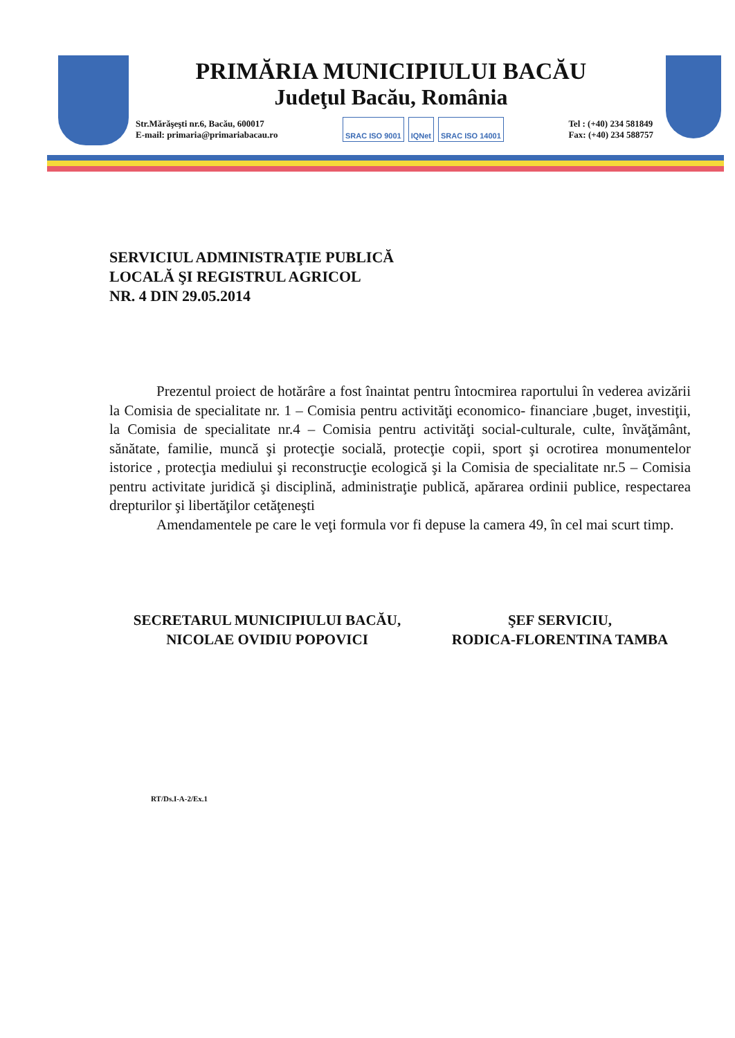PRIMĂRIA MUNICIPIULUI BACĂU
Judeţul Bacău, România
Str.Mărăşeşti nr.6, Bacău, 600017
E-mail: primaria@primariabacau.ro
SRAC ISO 9001 IQNet SRAC ISO 14001
Tel : (+40) 234 581849
Fax: (+40) 234 588757
SERVICIUL ADMINISTRAŢIE PUBLICĂ
LOCALĂ ŞI REGISTRUL AGRICOL
NR. 4 DIN 29.05.2014
Prezentul proiect de hotărâre a fost înaintat pentru întocmirea raportului în vederea avizării la Comisia de specialitate nr. 1 – Comisia pentru activităţi economico- financiare ,buget, investiţii, la Comisia de specialitate nr.4 – Comisia pentru activităţi social-culturale, culte, învăţământ, sănătate, familie, muncă şi protecţie socială, protecţie copii, sport şi ocrotirea monumentelor istorice , protecţia mediului şi reconstrucţie ecologică şi la Comisia de specialitate nr.5 – Comisia pentru activitate juridică şi disciplină, administraţie publică, apărarea ordinii publice, respectarea drepturilor şi libertăţilor cetăţeneşti
Amendamentele pe care le veţi formula vor fi depuse la camera 49, în cel mai scurt timp.
SECRETARUL MUNICIPIULUI BACĂU,
NICOLAE OVIDIU POPOVICI
ŞEF SERVICIU,
RODICA-FLORENTINA TAMBA
RT/Ds.I-A-2/Ex.1